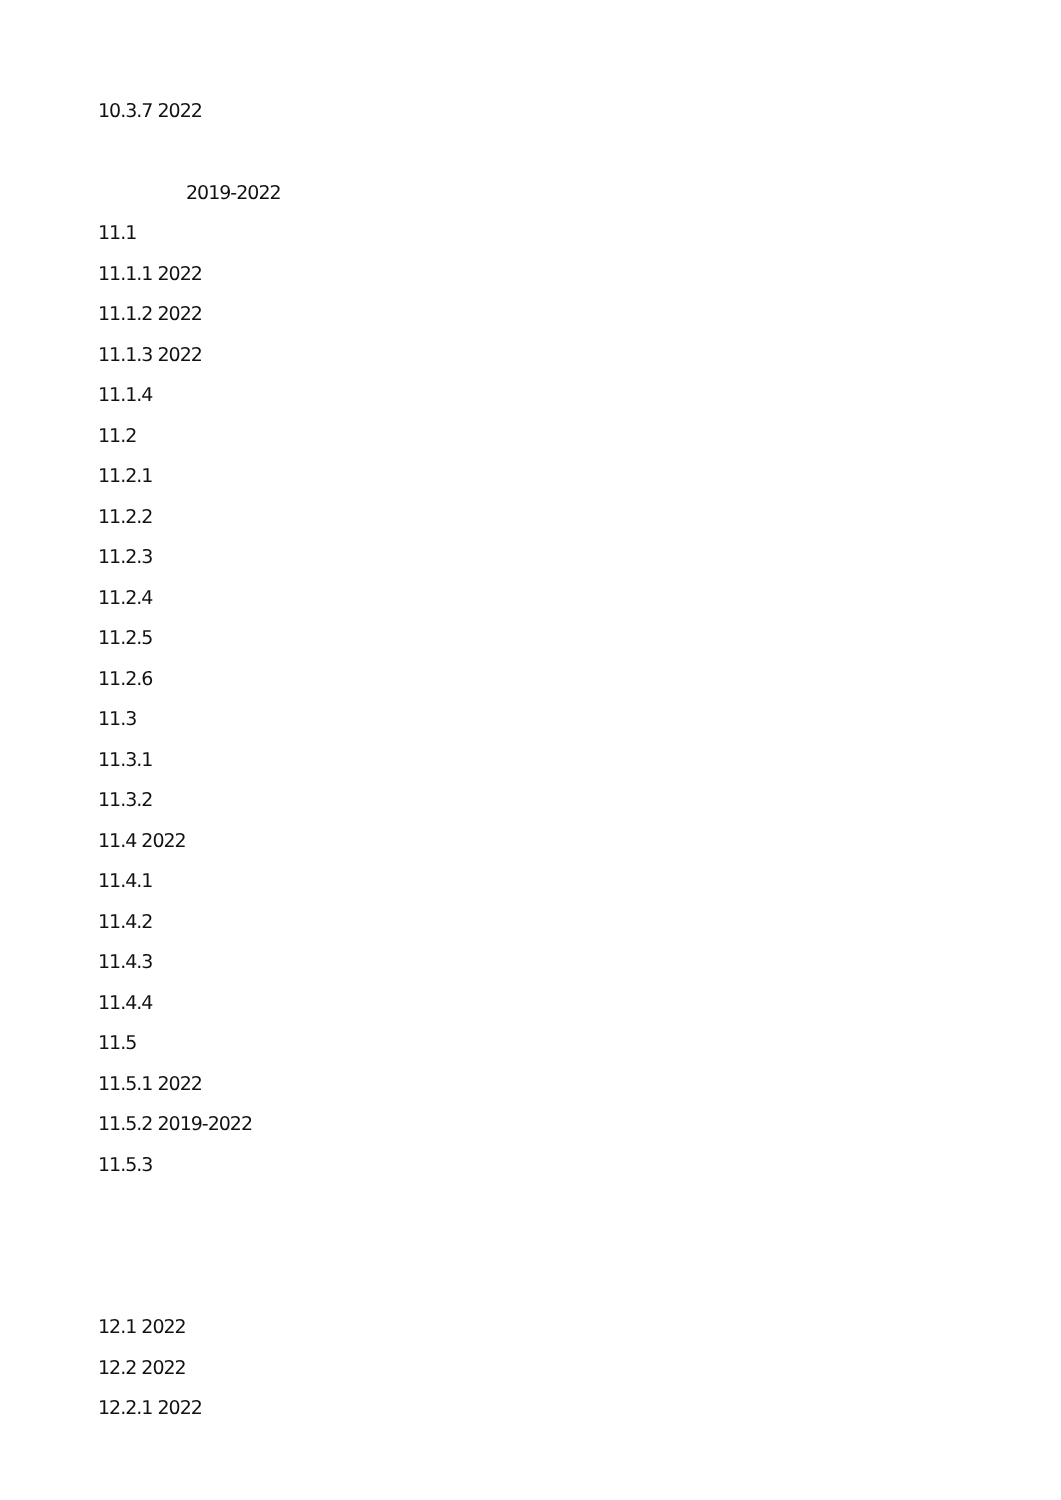10.3.7 2022
2019-2022
11.1
11.1.1 2022
11.1.2 2022
11.1.3 2022
11.1.4
11.2
11.2.1
11.2.2
11.2.3
11.2.4
11.2.5
11.2.6
11.3
11.3.1
11.3.2
11.4 2022
11.4.1
11.4.2
11.4.3
11.4.4
11.5
11.5.1 2022
11.5.2 2019-2022
11.5.3
12.1 2022
12.2 2022
12.2.1 2022